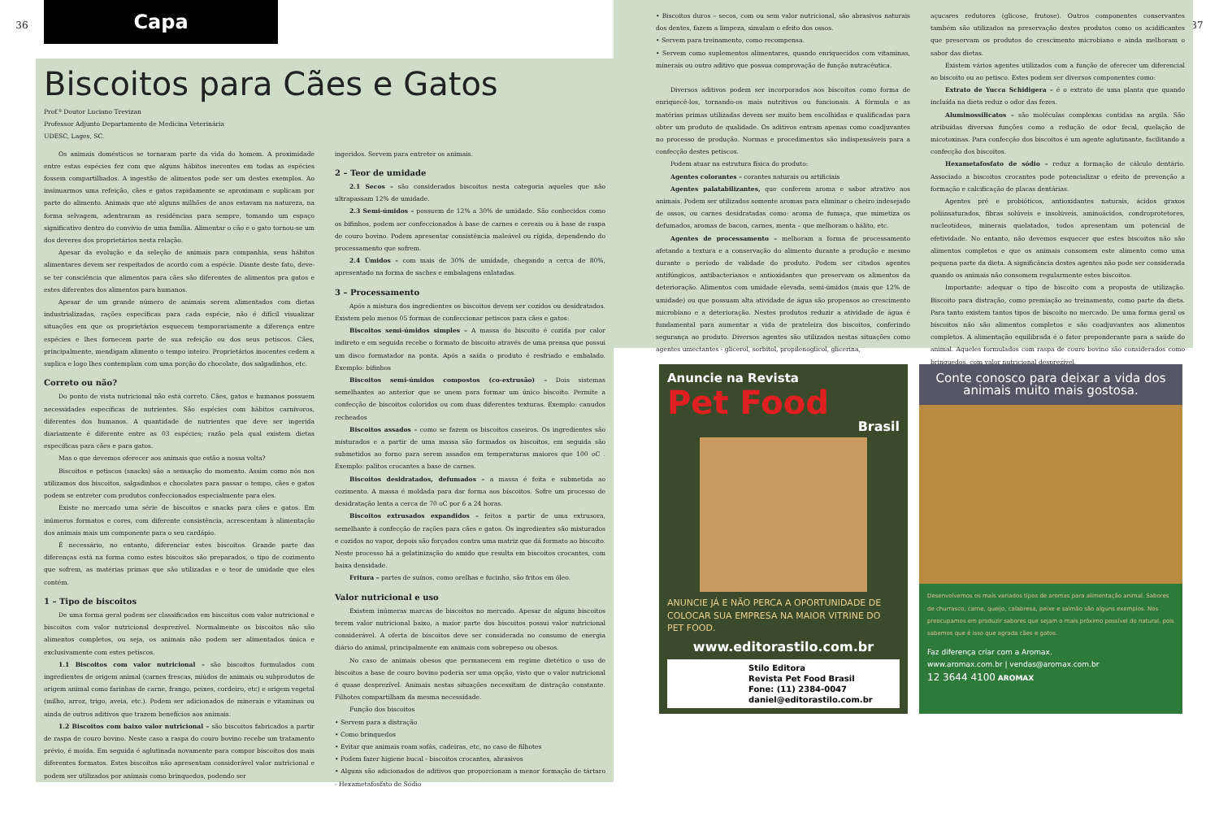36
Capa
37
Biscoitos para Cães e Gatos
Prof.º Doutor Luciano Trevizan
Professor Adjunto Departamento de Medicina Veterinária
UDESC, Lages, SC.
Os animais domésticos se tornaram parte da vida do homem. A proximidade entre estas espécies fez com que alguns hábitos inerentes em todas as espécies fossem compartilhados. A ingestão de alimentos pode ser um destes exemplos. Ao insinuarmos uma refeição, cães e gatos rapidamente se aproximam e suplicam por parte do alimento. Animais que até alguns milhões de anos estavam na natureza, na forma selvagem, adentraram as residências para sempre, tomando um espaço significativo dentro do convívio de uma família. Alimentar o cão e o gato tornou-se um dos deveres dos proprietários nesta relação.
Apesar da evolução e da seleção de animais para companhia, seus hábitos alimentares devem ser respeitados de acordo com a espécie. Diante deste fato, deve-se ter consciência que alimentos para cães são diferentes de alimentos pra gatos e estes diferentes dos alimentos para humanos.
Apesar de um grande número de animais serem alimentados com dietas industrializadas, rações específicas para cada espécie, não é difícil visualizar situações em que os proprietários esquecem temporariamente a diferença entre espécies e lhes fornecem parte de sua refeição ou dos seus petiscos. Cães, principalmente, mendigam alimento o tempo inteiro. Proprietários inocentes cedem a suplica e logo lhes contemplam com uma porção do chocolate, dos salgadinhos, etc.
Correto ou não?
Do ponto de vista nutricional não está correto. Cães, gatos e humanos possuem necessidades específicas de nutrientes. São espécies com hábitos carnívoros, diferentes dos humanos. A quantidade de nutrientes que deve ser ingerida diariamente é diferente entre as 03 espécies; razão pela qual existem dietas específicas para cães e para gatos.
Mas o que devemos oferecer aos animais que estão a nossa volta?
Biscoitos e petiscos (snacks) são a sensação do momento. Assim como nós nos utilizamos dos biscoitos, salgadinhos e chocolates para passar o tempo, cães e gatos podem se entreter com produtos confeccionados especialmente para eles.
Existe no mercado uma série de biscoitos e snacks para cães e gatos. Em inúmeros formatos e cores, com diferente consistência, acrescentam à alimentação dos animais mais um componente para o seu cardápio.
É necessário, no entanto, diferenciar estes biscoitos. Grande parte das diferenças está na forma como estes biscoitos são preparados, o tipo de cozimento que sofrem, as matérias primas que são utilizadas e o teor de umidade que eles contém.
1 – Tipo de biscoitos
De uma forma geral podem ser classificados em biscoitos com valor nutricional e biscoitos com valor nutricional desprezível. Normalmente os biscoitos não são alimentos completos, ou seja, os animais não podem ser alimentados única e exclusivamente com estes petiscos.
1.1 Biscoitos com valor nutricional – são biscoitos formulados com ingredientes de origem animal (carnes frescas, miúdos de animais ou subprodutos de origem animal como farinhas de carne, frango, peixes, cordeiro, etc) e origem vegetal (milho, arroz, trigo, aveia, etc.). Podem ser adicionados de minerais e vitaminas ou ainda de outros aditivos que trazem benefícios aos animais.
1.2 Biscoitos com baixo valor nutricional – são biscoitos fabricados a partir de raspa de couro bovino. Neste caso a raspa do couro bovino recebe um tratamento prévio, é moída. Em seguida é aglutinada novamente para compor biscoitos dos mais diferentes formatos. Estes biscoitos não apresentam considerável valor nutricional e podem ser utilizados por animais como brinquedos, podendo ser
ingeridos. Servem para entreter os animais.
2 – Teor de umidade
2.1 Secos – são considerados biscoitos nesta categoria aqueles que não ultrapassam 12% de umidade.
2.3 Semi-úmidos – possuem de 12% a 30% de umidade. São conhecidos como os bifinhos, podem ser confeccionados à base de carnes e cereais ou à base de raspa de couro bovino. Podem apresentar consistência maleável ou rígida, dependendo do processamento que sofrem.
2.4 Úmidos – com mais de 30% de umidade, chegando a cerca de 80%, apresentado na forma de saches e embalagens enlatadas.
3 – Processamento
Após a mistura dos ingredientes os biscoitos devem ser cozidos ou desidratados. Existem pelo menos 05 formas de confeccionar petiscos para cães e gatos:
Biscoitos semi-úmidos simples – A massa do biscoito é cozida por calor indireto e em seguida recebe o formato de biscoito através de uma prensa que possui um disco formatador na ponta. Após a saída o produto é resfriado e embalado. Exemplo: bifinhos
Biscoitos semi-úmidos compostos (co-extrusão) – Dois sistemas semelhantes ao anterior que se unem para formar um único biscoito. Permite a confecção de biscoitos coloridos ou com duas diferentes texturas. Exemplo: canudos recheados
Biscoitos assados – como se fazem os biscoitos caseiros. Os ingredientes são misturados e a partir de uma massa são formados os biscoitos, em seguida são submetidos ao forno para serem assados em temperaturas maiores que 100 oC . Exemplo: palitos crocantes a base de carnes.
Biscoitos desidratados, defumados – a massa é feita e submetida ao cozimento. A massa é moldada para dar forma aos biscoitos. Sofre um processo de desidratação lenta a cerca de 70 oC por 6 a 24 horas.
Biscoitos extrusados expandidos – feitos a partir de uma extrusora, semelhante à confecção de rações para cães e gatos. Os ingredientes são misturados e cozidos no vapor, depois são forçados contra uma matriz que dá formato ao biscoito. Neste processo há a gelatinização do amido que resulta em biscoitos crocantes, com baixa densidade.
Fritura – partes de suínos, como orelhas e fucinho, são fritos em óleo.
Valor nutricional e uso
Existem inúmeras marcas de biscoitos no mercado. Apesar de alguns biscoitos terem valor nutricional baixo, a maior parte dos biscoitos possui valor nutricional considerável. A oferta de biscoitos deve ser considerada no consumo de energia diário do animal, principalmente em animais com sobrepeso ou obesos.
No caso de animais obesos que permanecem em regime dietético o uso de biscoitos a base de couro bovino poderia ser uma opção, visto que o valor nutricional é quase desprezível. Animais nestas situações necessitam de distração constante. Filhotes compartilham da mesma necessidade.
Função dos biscoitos
• Servem para a distração
• Como brinquedos
• Evitar que animais roam sofás, cadeiras, etc, no caso de filhotes
• Podem fazer higiene bucal - biscoitos crocantes, abrasivos
• Alguns são adicionados de aditivos que proporcionam a menor formação de tártaro - Hexametafosfato de Sódio
• Biscoitos duros – secos, com ou sem valor nutricional, são abrasivos naturais dos dentes, fazem a limpeza, simulam o efeito dos ossos.
• Servem para treinamento, como recompensa.
• Servem como suplementos alimentares, quando enriquecidos com vitaminas, minerais ou outro aditivo que possua comprovação de função nutracêutica.
Diversos aditivos podem ser incorporados aos biscoitos como forma de enriquecê-los, tornando-os mais nutritivos ou funcionais. A fórmula e as matérias primas utilizadas devem ser muito bem escolhidas e qualificadas para obter um produto de qualidade. Os aditivos entram apenas como coadjuvantes no processo de produção. Normas e procedimentos são indispensáveis para a confecção destes petiscos.
Podem atuar na estrutura física do produto:
Agentes colorantes – corantes naturais ou artificiais
Agentes palatabilizantes, que conferem aroma e sabor atrativo aos animais. Podem ser utilizados somente aromas para eliminar o cheiro indesejado de ossos, ou carnes desidratadas como: aroma de fumaça, que mimetiza os defumados, aromas de bacon, carnes, menta – que melhoram o hálito, etc.
Agentes de processamento – melhoram a forma de processamento afetando a textura e a conservação do alimento durante a produção e mesmo durante o período de validade do produto. Podem ser citados agentes antifúngicos, antibacterianos e antioxidantes que preservam os alimentos da deterioração. Alimentos com umidade elevada, semi-úmidos (mais que 12% de umidade) ou que possuam alta atividade de água são propensos ao crescimento microbiano e a deterioração. Nestes produtos reduzir a atividade de água é fundamental para aumentar a vida de prateleira dos biscoitos, conferindo segurança ao produto. Diversos agentes são utilizados nestas situações como agentes umectantes - glicerol, sorbitol, propilenoglicol, glicerina,
açucares redutores (glicose, frutose). Outros componentes conservantes também são utilizados na preservação destes produtos como os acidificantes que preservam os produtos do crescimento microbiano e ainda melhoram o sabor das dietas.
Existem vários agentes utilizados com a função de oferecer um diferencial ao biscoito ou ao petisco. Estes podem ser diversos componentes como:
Extrato de Yucca Schidigera – é o extrato de uma planta que quando incluída na dieta reduz o odor das fezes.
Aluminossilicatos – são moléculas complexas contidas na argila. São atribuídas diversas funções como a redução de odor fecal, quelação de micotoxinas. Para confecção dos biscoitos é um agente aglutinante, facilitando a confecção dos biscoitos.
Hexametafosfato de sódio – reduz a formação de cálculo dentário. Associado a biscoitos crocantes pode potencializar o efeito de prevenção a formação e calcificação de placas dentárias.
Agentes pré e probióticos, antioxidantes naturais, ácidos graxos poliinsaturados, fibras solúveis e insolúveis, aminoácidos, condroprotetores, nucleotídeos, minerais quelatados, todos apresentam um potencial de efetividade. No entanto, não devemos esquecer que estes biscoitos não são alimentos completos e que os animais consomem este alimento como uma pequena parte da dieta. A significância destes agentes não pode ser considerada quando os animais não consomem regularmente estes biscoitos.
Importante: adequar o tipo de biscoito com a proposta de utilização. Biscoito para distração, como premiação ao treinamento, como parte da dieta. Para tanto existem tantos tipos de biscoito no mercado. De uma forma geral os biscoitos não são alimentos completos e são coadjuvantes aos alimentos completos. A alimentação equilibrada é o fator preponderante para a saúde do animal. Aqueles formulados com raspa de couro bovino são considerados como brinquedos, com valor nutricional desprezível.
Anuncie na Revista
Pet Food
Brasil
ANUNCIE JÁ E NÃO PERCA A OPORTUNIDADE DE COLOCAR SUA EMPRESA NA MAIOR VITRINE DO PET FOOD.
www.editorastilo.com.br
Stilo Editora
Revista Pet Food Brasil
Fone: (11) 2384-0047
daniel@editorastilo.com.br
Conte conosco para deixar a vida dos animais muito mais gostosa.
Desenvolvemos os mais variados tipos de aromas para alimentação animal. Sabores de churrasco, carne, queijo, calabresa, peixe e salmão são alguns exemplos. Nos preocupamos em produzir sabores que sejam o mais próximo possível do natural, pois sabemos que é isso que agrada cães e gatos.
Faz diferença criar com a Aromax.
www.aromax.com.br | vendas@aromax.com.br
12 3644 4100 AROMAX